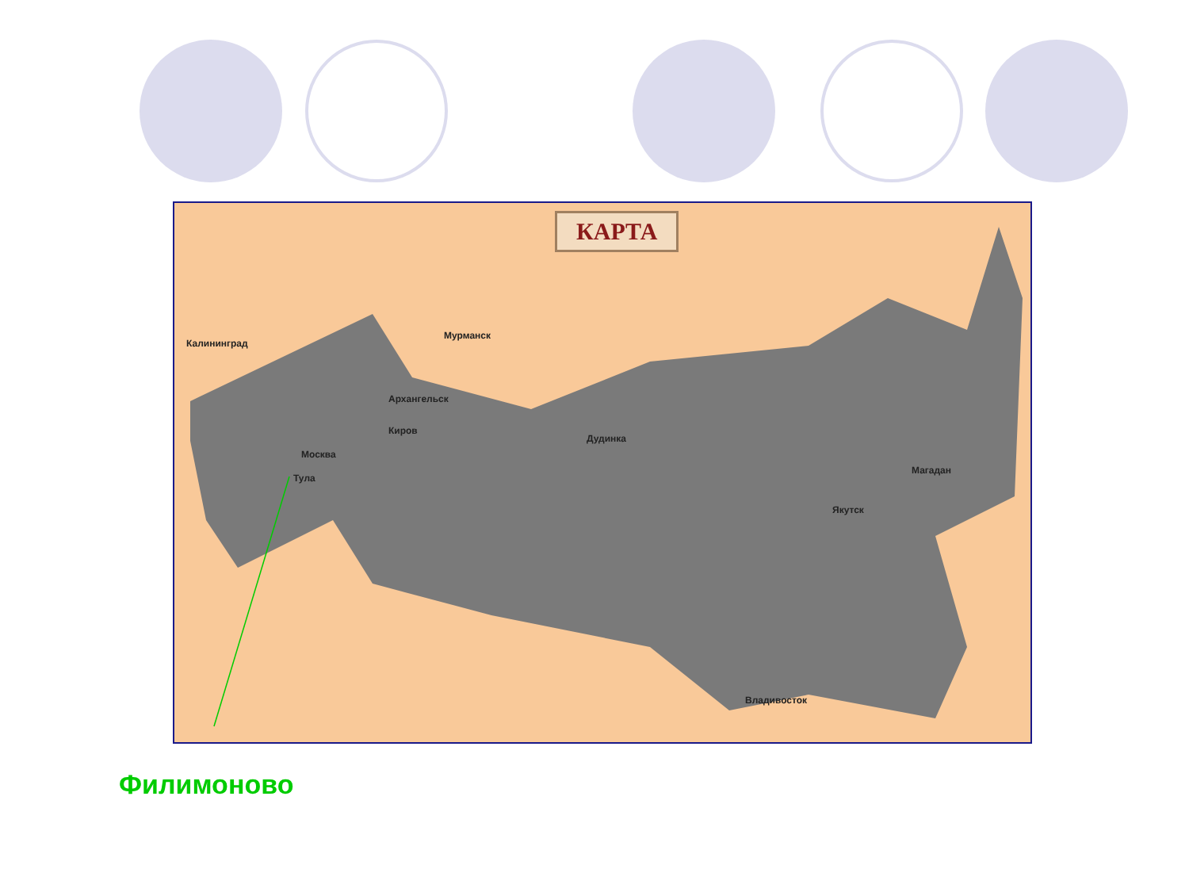КАРТА
Мурманск
Калининград
Архангельск
Киров
Москва
Тула
Дудинка
Магадан
Якутск
Владивосток
Филимоново